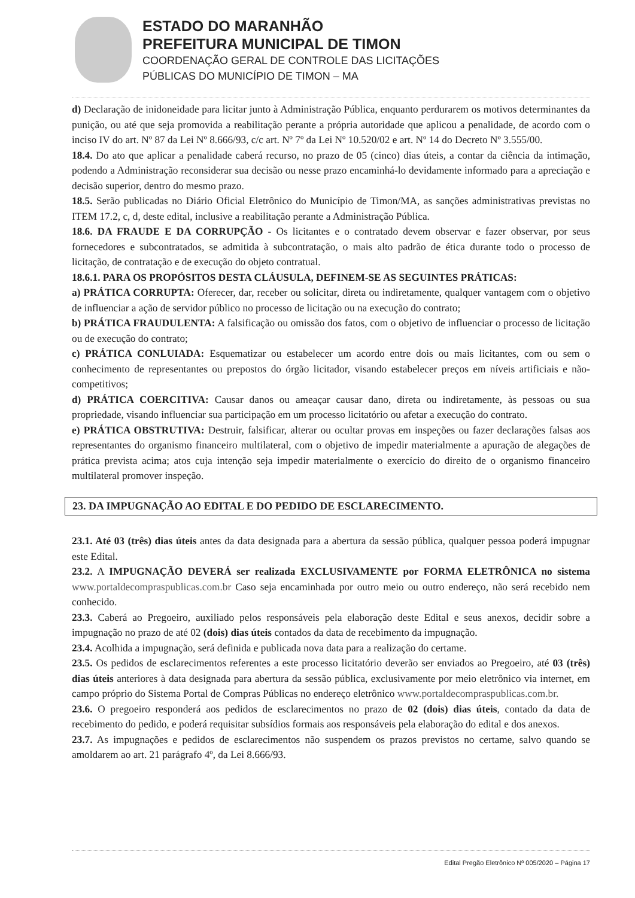ESTADO DO MARANHÃO
PREFEITURA MUNICIPAL DE TIMON
COORDENAÇÃO GERAL DE CONTROLE DAS LICITAÇÕES
PÚBLICAS DO MUNICÍPIO DE TIMON – MA
d) Declaração de inidoneidade para licitar junto à Administração Pública, enquanto perdurarem os motivos determinantes da punição, ou até que seja promovida a reabilitação perante a própria autoridade que aplicou a penalidade, de acordo com o inciso IV do art. Nº 87 da Lei Nº 8.666/93, c/c art. Nº 7º da Lei Nº 10.520/02 e art. Nº 14 do Decreto Nº 3.555/00.
18.4. Do ato que aplicar a penalidade caberá recurso, no prazo de 05 (cinco) dias úteis, a contar da ciência da intimação, podendo a Administração reconsiderar sua decisão ou nesse prazo encaminhá-lo devidamente informado para a apreciação e decisão superior, dentro do mesmo prazo.
18.5. Serão publicadas no Diário Oficial Eletrônico do Município de Timon/MA, as sanções administrativas previstas no ITEM 17.2, c, d, deste edital, inclusive a reabilitação perante a Administração Pública.
18.6. DA FRAUDE E DA CORRUPÇÃO - Os licitantes e o contratado devem observar e fazer observar, por seus fornecedores e subcontratados, se admitida à subcontratação, o mais alto padrão de ética durante todo o processo de licitação, de contratação e de execução do objeto contratual.
18.6.1. PARA OS PROPÓSITOS DESTA CLÁUSULA, DEFINEM-SE AS SEGUINTES PRÁTICAS:
a) PRÁTICA CORRUPTA: Oferecer, dar, receber ou solicitar, direta ou indiretamente, qualquer vantagem com o objetivo de influenciar a ação de servidor público no processo de licitação ou na execução do contrato;
b) PRÁTICA FRAUDULENTA: A falsificação ou omissão dos fatos, com o objetivo de influenciar o processo de licitação ou de execução do contrato;
c) PRÁTICA CONLUIADA: Esquematizar ou estabelecer um acordo entre dois ou mais licitantes, com ou sem o conhecimento de representantes ou prepostos do órgão licitador, visando estabelecer preços em níveis artificiais e não-competitivos;
d) PRÁTICA COERCITIVA: Causar danos ou ameaçar causar dano, direta ou indiretamente, às pessoas ou sua propriedade, visando influenciar sua participação em um processo licitatório ou afetar a execução do contrato.
e) PRÁTICA OBSTRUTIVA: Destruir, falsificar, alterar ou ocultar provas em inspeções ou fazer declarações falsas aos representantes do organismo financeiro multilateral, com o objetivo de impedir materialmente a apuração de alegações de prática prevista acima; atos cuja intenção seja impedir materialmente o exercício do direito de o organismo financeiro multilateral promover inspeção.
23. DA IMPUGNAÇÃO AO EDITAL E DO PEDIDO DE ESCLARECIMENTO.
23.1. Até 03 (três) dias úteis antes da data designada para a abertura da sessão pública, qualquer pessoa poderá impugnar este Edital.
23.2. A IMPUGNAÇÃO DEVERÁ ser realizada EXCLUSIVAMENTE por FORMA ELETRÔNICA no sistema www.portaldecompraspublicas.com.br Caso seja encaminhada por outro meio ou outro endereço, não será recebido nem conhecido.
23.3. Caberá ao Pregoeiro, auxiliado pelos responsáveis pela elaboração deste Edital e seus anexos, decidir sobre a impugnação no prazo de até 02 (dois) dias úteis contados da data de recebimento da impugnação.
23.4. Acolhida a impugnação, será definida e publicada nova data para a realização do certame.
23.5. Os pedidos de esclarecimentos referentes a este processo licitatório deverão ser enviados ao Pregoeiro, até 03 (três) dias úteis anteriores à data designada para abertura da sessão pública, exclusivamente por meio eletrônico via internet, em campo próprio do Sistema Portal de Compras Públicas no endereço eletrônico www.portaldecompraspublicas.com.br.
23.6. O pregoeiro responderá aos pedidos de esclarecimentos no prazo de 02 (dois) dias úteis, contado da data de recebimento do pedido, e poderá requisitar subsídios formais aos responsáveis pela elaboração do edital e dos anexos.
23.7. As impugnações e pedidos de esclarecimentos não suspendem os prazos previstos no certame, salvo quando se amoldarem ao art. 21 parágrafo 4º, da Lei 8.666/93.
Edital Pregão Eletrônico Nº 005/2020 – Página 17